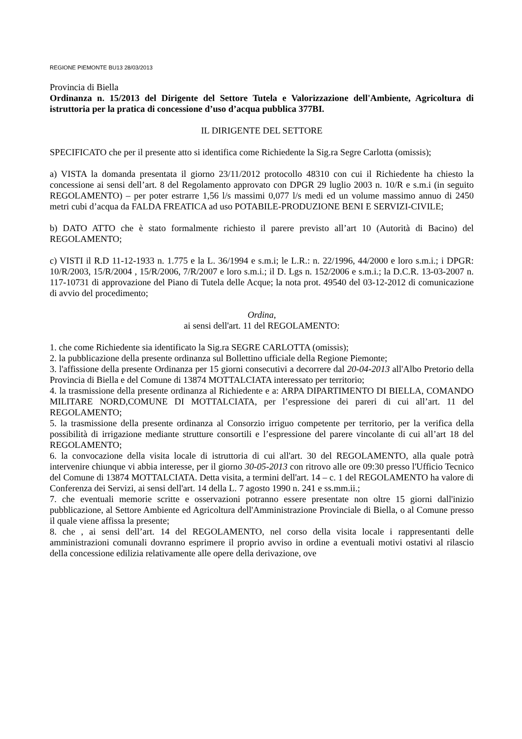REGIONE PIEMONTE BU13 28/03/2013
Provincia di Biella
Ordinanza n. 15/2013 del Dirigente del Settore Tutela e Valorizzazione dell'Ambiente, Agricoltura di istruttoria per la pratica di concessione d’uso d’acqua pubblica 377BI.
IL DIRIGENTE DEL SETTORE
SPECIFICATO che per il presente atto si identifica come Richiedente la Sig.ra Segre Carlotta (omissis);
a) VISTA la domanda presentata il giorno 23/11/2012 protocollo 48310 con cui il Richiedente ha chiesto la concessione ai sensi dell’art. 8 del Regolamento approvato con DPGR 29 luglio 2003 n. 10/R e s.m.i (in seguito REGOLAMENTO) – per poter estrarre 1,56 l/s massimi 0,077 l/s medi ed un volume massimo annuo di 2450 metri cubi d’acqua da FALDA FREATICA ad uso POTABILE-PRODUZIONE BENI E SERVIZI-CIVILE;
b) DATO ATTO che è stato formalmente richiesto il parere previsto all’art 10 (Autorità di Bacino) del REGOLAMENTO;
c) VISTI il R.D 11-12-1933 n. 1.775 e la L. 36/1994 e s.m.i; le L.R.: n. 22/1996, 44/2000 e loro s.m.i.; i DPGR: 10/R/2003, 15/R/2004 , 15/R/2006, 7/R/2007 e loro s.m.i.; il D. Lgs n. 152/2006 e s.m.i.; la D.C.R. 13-03-2007 n. 117-10731 di approvazione del Piano di Tutela delle Acque; la nota prot. 49540 del 03-12-2012 di comunicazione di avvio del procedimento;
Ordina,
ai sensi dell'art. 11 del REGOLAMENTO:
1. che come Richiedente sia identificato la Sig.ra SEGRE CARLOTTA (omissis);
2. la pubblicazione della presente ordinanza sul Bollettino ufficiale della Regione Piemonte;
3. l'affissione della presente Ordinanza per 15 giorni consecutivi a decorrere dal 20-04-2013 all'Albo Pretorio della Provincia di Biella e del Comune di 13874 MOTTALCIATA interessato per territorio;
4. la trasmissione della presente ordinanza al Richiedente e a: ARPA DIPARTIMENTO DI BIELLA, COMANDO MILITARE NORD,COMUNE DI MOTTALCIATA, per l’espressione dei pareri di cui all’art. 11 del REGOLAMENTO;
5. la trasmissione della presente ordinanza al Consorzio irriguo competente per territorio, per la verifica della possibilità di irrigazione mediante strutture consortili e l’espressione del parere vincolante di cui all’art 18 del REGOLAMENTO;
6. la convocazione della visita locale di istruttoria di cui all'art. 30 del REGOLAMENTO, alla quale potrà intervenire chiunque vi abbia interesse, per il giorno 30-05-2013 con ritrovo alle ore 09:30 presso l'Ufficio Tecnico del Comune di 13874 MOTTALCIATA. Detta visita, a termini dell'art. 14 – c. 1 del REGOLAMENTO ha valore di Conferenza dei Servizi, ai sensi dell'art. 14 della L. 7 agosto 1990 n. 241 e ss.mm.ii.;
7. che eventuali memorie scritte e osservazioni potranno essere presentate non oltre 15 giorni dall'inizio pubblicazione, al Settore Ambiente ed Agricoltura dell'Amministrazione Provinciale di Biella, o al Comune presso il quale viene affissa la presente;
8. che , ai sensi dell’art. 14 del REGOLAMENTO, nel corso della visita locale i rappresentanti delle amministrazioni comunali dovranno esprimere il proprio avviso in ordine a eventuali motivi ostativi al rilascio della concessione edilizia relativamente alle opere della derivazione, ove